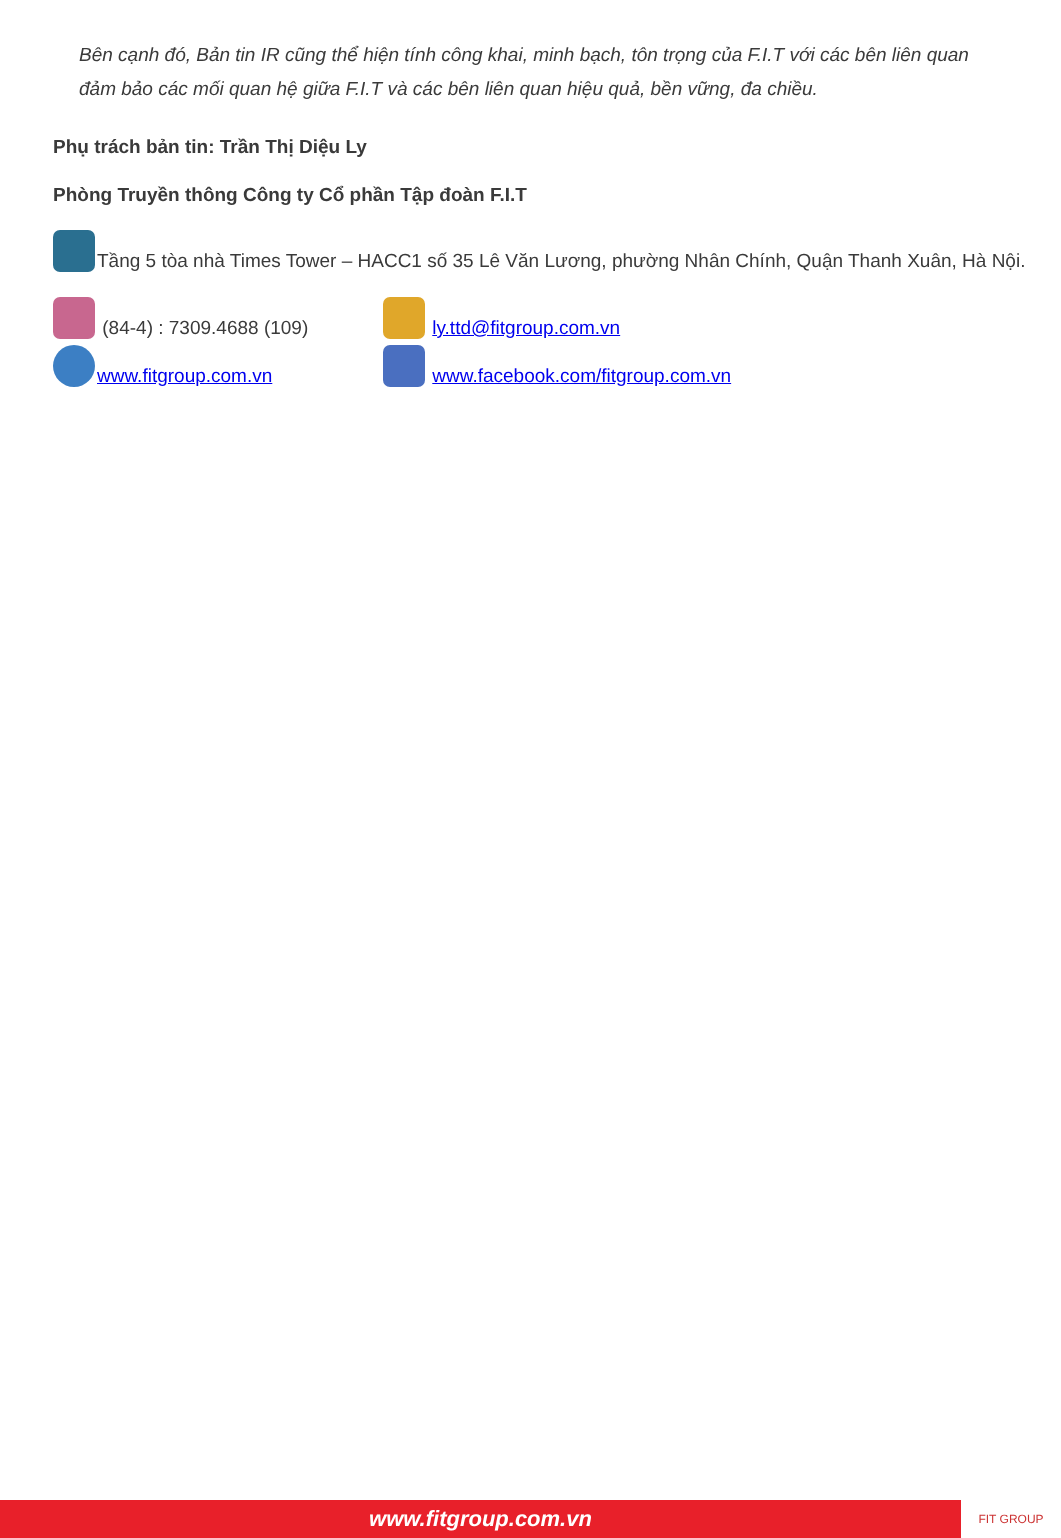Bên cạnh đó, Bản tin IR cũng thể hiện tính công khai, minh bạch, tôn trọng của F.I.T với các bên liên quan đảm bảo các mối quan hệ giữa F.I.T và các bên liên quan hiệu quả, bền vững, đa chiều.
Phụ trách bản tin: Trần Thị Diệu Ly
Phòng Truyền thông Công ty Cổ phần Tập đoàn F.I.T
Tầng 5 tòa nhà Times Tower – HACC1 số 35 Lê Văn Lương, phường Nhân Chính, Quận Thanh Xuân, Hà Nội.
(84-4) : 7309.4688 (109)
ly.ttd@fitgroup.com.vn
www.fitgroup.com.vn
www.facebook.com/fitgroup.com.vn
www.fitgroup.com.vn
FIT GROUP